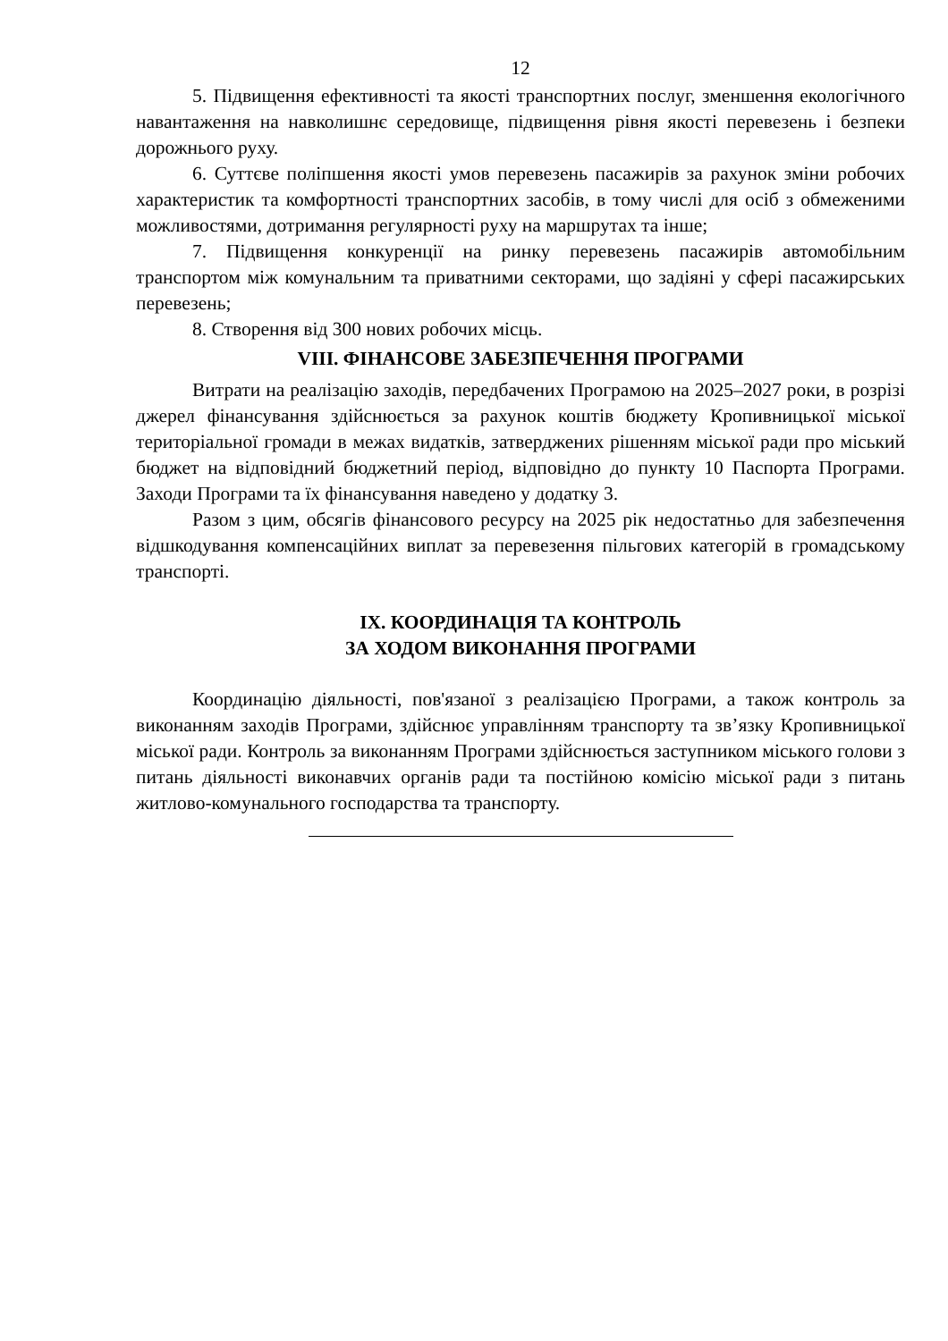12
5. Підвищення ефективності та якості транспортних послуг, зменшення екологічного навантаження на навколишнє середовище, підвищення рівня якості перевезень і безпеки дорожнього руху.
6. Суттєве поліпшення якості умов перевезень пасажирів за рахунок зміни робочих характеристик та комфортності транспортних засобів, в тому числі для осіб з обмеженими можливостями, дотримання регулярності руху на маршрутах та інше;
7. Підвищення конкуренції на ринку перевезень пасажирів автомобільним транспортом між комунальним та приватними секторами, що задіяні у сфері пасажирських перевезень;
8. Створення від 300 нових робочих місць.
VIII. ФІНАНСОВЕ ЗАБЕЗПЕЧЕННЯ ПРОГРАМИ
Витрати на реалізацію заходів, передбачених Програмою на 2025–2027 роки, в розрізі джерел фінансування здійснюється за рахунок коштів бюджету Кропивницької міської територіальної громади в межах видатків, затверджених рішенням міської ради про міський бюджет на відповідний бюджетний період, відповідно до пункту 10 Паспорта Програми. Заходи Програми та їх фінансування наведено у додатку 3.
Разом з цим, обсягів фінансового ресурсу на 2025 рік недостатньо для забезпечення відшкодування компенсаційних виплат за перевезення пільгових категорій в громадському транспорті.
IX. КООРДИНАЦІЯ ТА КОНТРОЛЬ
ЗА ХОДОМ ВИКОНАННЯ ПРОГРАМИ
Координацію діяльності, пов'язаної з реалізацією Програми, а також контроль за виконанням заходів Програми, здійснює управлінням транспорту та зв’язку Кропивницької міської ради. Контроль за виконанням Програми здійснюється заступником міського голови з питань діяльності виконавчих органів ради та постійною комісію міської ради з питань житлово-комунального господарства та транспорту.